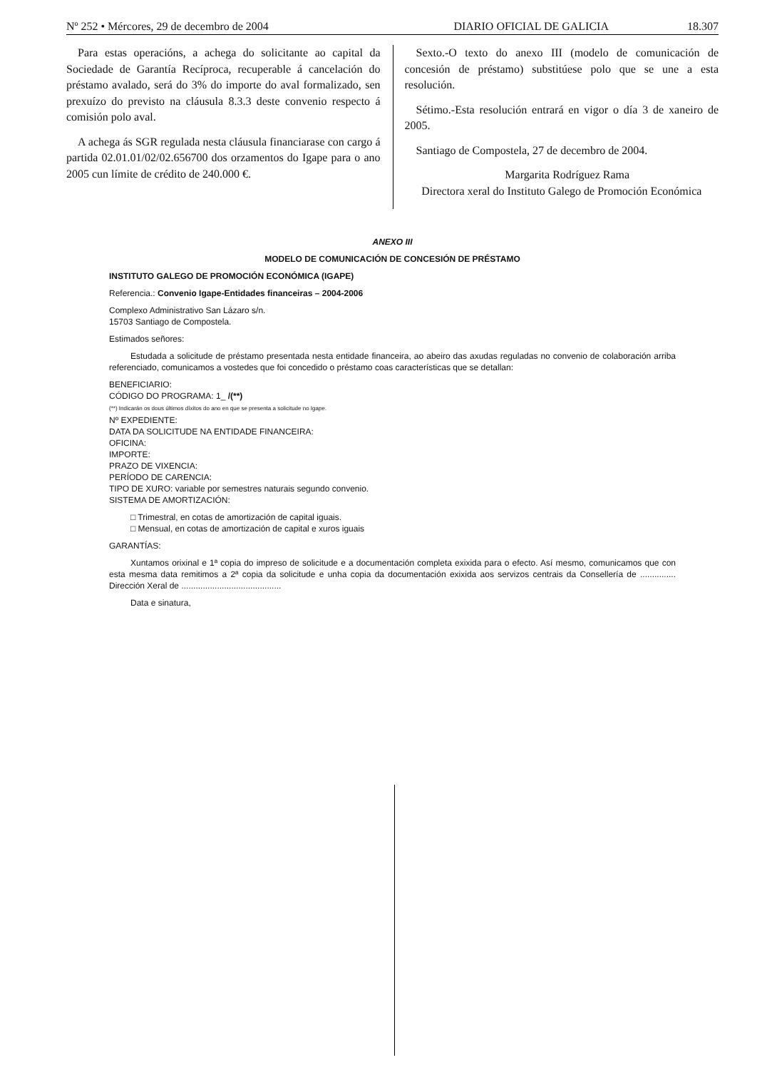Nº 252 • Mércores, 29 de decembro de 2004 DIARIO OFICIAL DE GALICIA 18.307
Para estas operacións, a achega do solicitante ao capital da Sociedade de Garantía Recíproca, recuperable á cancelación do préstamo avalado, será do 3% do importe do aval formalizado, sen prexuízo do previsto na cláusula 8.3.3 deste convenio respecto á comisión polo aval.
A achega ás SGR regulada nesta cláusula financiarase con cargo á partida 02.01.01/02/02.656700 dos orzamentos do Igape para o ano 2005 cun límite de crédito de 240.000 €.
Sexto.-O texto do anexo III (modelo de comunicación de concesión de préstamo) substitúese polo que se une a esta resolución.
Sétimo.-Esta resolución entrará en vigor o día 3 de xaneiro de 2005.
Santiago de Compostela, 27 de decembro de 2004.
Margarita Rodríguez Rama
Directora xeral do Instituto Galego de Promoción Económica
ANEXO III
MODELO DE COMUNICACIÓN DE CONCESIÓN DE PRÉSTAMO
INSTITUTO GALEGO DE PROMOCIÓN ECONÓMICA (IGAPE)
Referencia.: Convenio Igape-Entidades financeiras – 2004-2006
Complexo Administrativo San Lázaro s/n.
15703 Santiago de Compostela.
Estimados señores:
Estudada a solicitude de préstamo presentada nesta entidade financeira, ao abeiro das axudas reguladas no convenio de colaboración arriba referenciado, comunicamos a vostedes que foi concedido o préstamo coas características que se detallan:
BENEFICIARIO:
CÓDIGO DO PROGRAMA: 1_ /(**)
(**) Indicarán os dous últimos díxitos do ano en que se presenta a solicitude no Igape.
Nº EXPEDIENTE:
DATA DA SOLICITUDE NA ENTIDADE FINANCEIRA:
OFICINA:
IMPORTE:
PRAZO DE VIXENCIA:
PERÍODO DE CARENCIA:
TIPO DE XURO: variable por semestres naturais segundo convenio.
SISTEMA DE AMORTIZACIÓN:
□ Trimestral, en cotas de amortización de capital iguais.
□ Mensual, en cotas de amortización de capital e xuros iguais
GARANTÍAS:
Xuntamos orixinal e 1ª copia do impreso de solicitude e a documentación completa exixida para o efecto. Así mesmo, comunicamos que con esta mesma data remitimos a 2ª copia da solicitude e unha copia da documentación exixida aos servizos centrais da Consellería de ............... Dirección Xeral de ..........................................
Data e sinatura,